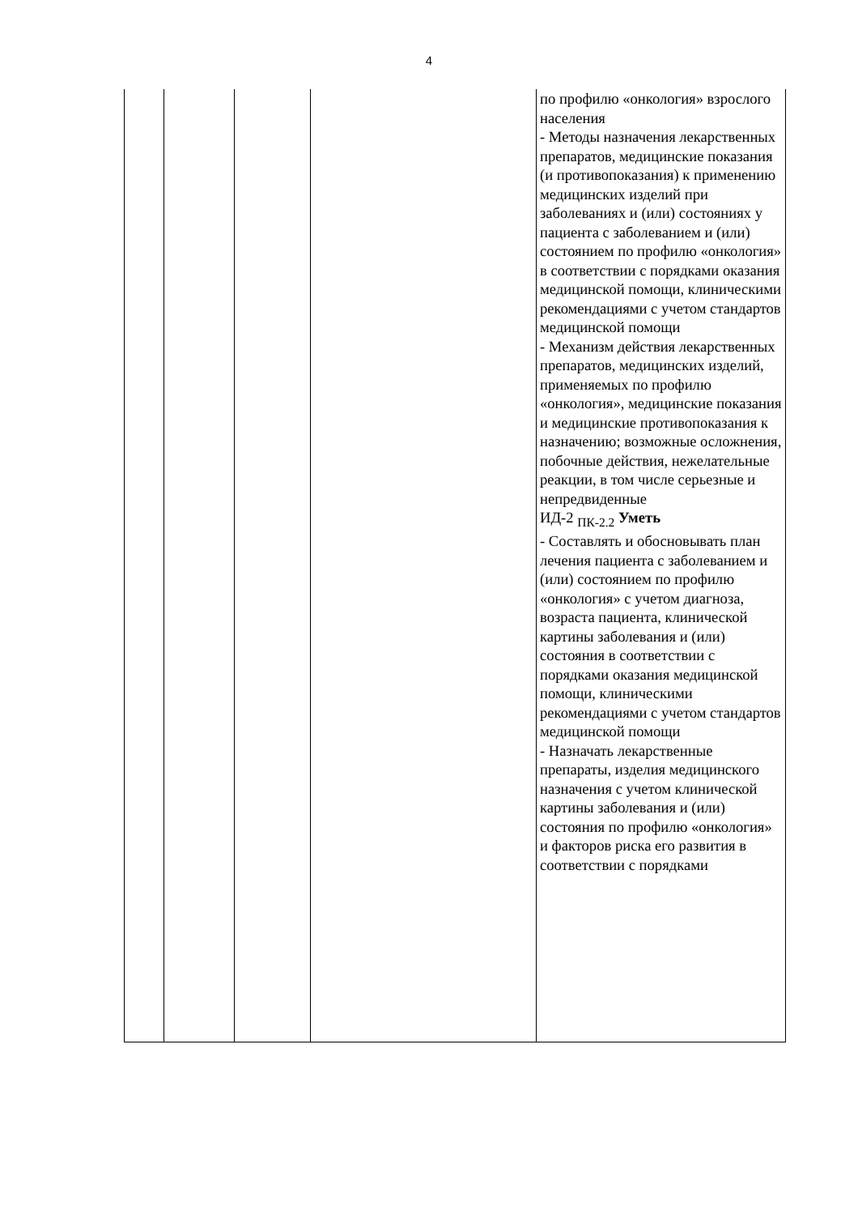4
| | | | | по профилю «онкология» взрослого населения - Методы назначения лекарственных препаратов, медицинские показания (и противопоказания) к применению медицинских изделий при заболеваниях и (или) состояниях у пациента с заболеванием и (или) состоянием по профилю «онкология» в соответствии с порядками оказания медицинской помощи, клиническими рекомендациями с учетом стандартов медицинской помощи - Механизм действия лекарственных препаратов, медицинских изделий, применяемых по профилю «онкология», медицинские показания и медицинские противопоказания к назначению; возможные осложнения, побочные действия, нежелательные реакции, в том числе серьезные и непредвиденные ИД-2 <sub>ПК-2.2</sub> Уметь - Составлять и обосновывать план лечения пациента с заболеванием и (или) состоянием по профилю «онкология» с учетом диагноза, возраста пациента, клинической картины заболевания и (или) состояния в соответствии с порядками оказания медицинской помощи, клиническими рекомендациями с учетом стандартов медицинской помощи - Назначать лекарственные препараты, изделия медицинского назначения с учетом клинической картины заболевания и (или) состояния по профилю «онкология» и факторов риска его развития в соответствии с порядками |